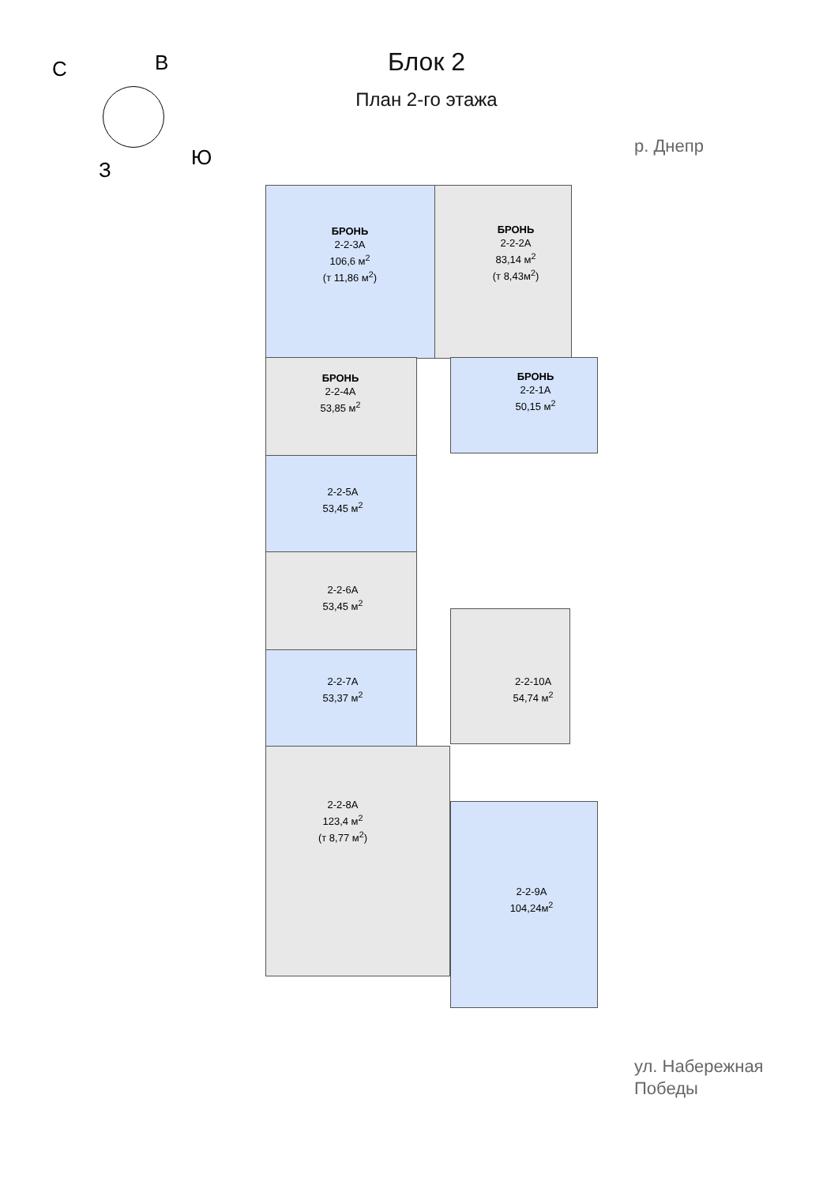Блок 2
План 2-го этажа
С В
З
Ю р. Днепр
ул. Набережная
Победы
БРОНЬ
2-2-3А
106,6 м<sup>2</sup>
(т 11,86 м<sup>2</sup>)
БРОНЬ
2-2-2А
83,14 м<sup>2</sup>
(т 8,43м<sup>2</sup>)
БРОНЬ
2-2-4А
53,85 м<sup>2</sup>
БРОНЬ
2-2-1А
50,15 м<sup>2</sup>
2-2-5А
53,45 м<sup>2</sup>
2-2-6А
53,45 м<sup>2</sup>
2-2-7А
53,37 м<sup>2</sup>
2-2-10А
54,74 м<sup>2</sup>
2-2-8А
123,4 м<sup>2</sup>
(т 8,77 м<sup>2</sup>)
2-2-9А
104,24м<sup>2</sup>